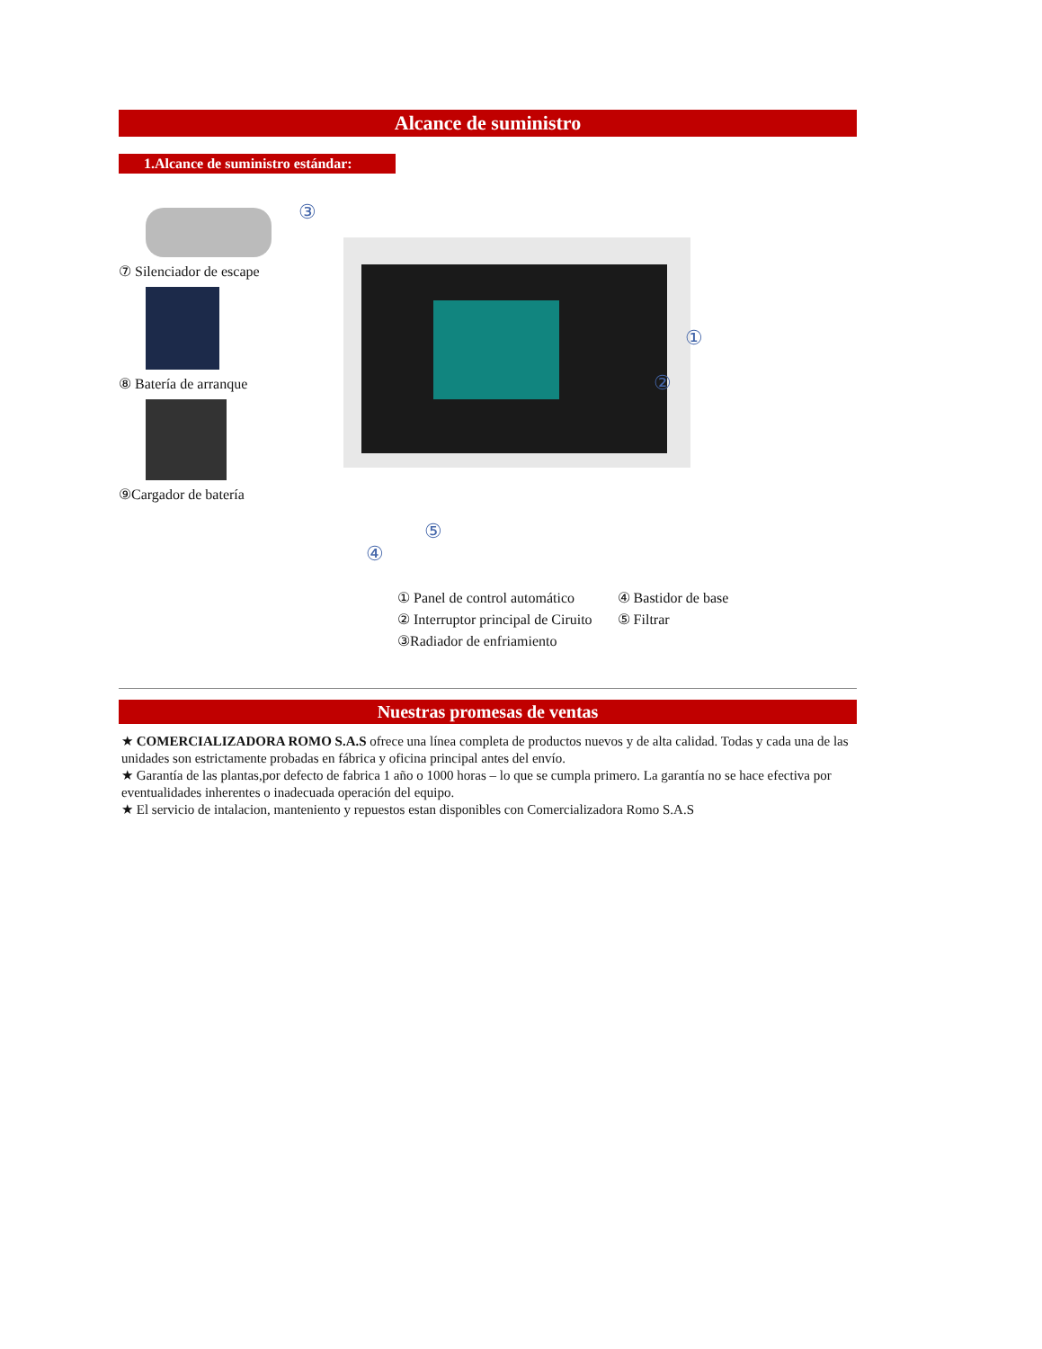Alcance de suministro
1.Alcance de suministro estándar:
⑦ Silenciador de escape
⑧ Batería de arranque
⑨Cargador de batería
③
①
②
④
⑤
① Panel de control automático
② Interruptor principal de Ciruito
③Radiador de enfriamiento
④ Bastidor de base
⑤ Filtrar
Nuestras promesas de ventas
★ COMERCIALIZADORA ROMO S.A.S ofrece una línea completa de productos nuevos y de alta calidad. Todas y cada una de las unidades son estrictamente probadas en fábrica y oficina principal antes del envío.
★ Garantía de las plantas,por defecto de fabrica 1 año o 1000 horas – lo que se cumpla primero. La garantía no se hace efectiva por eventualidades inherentes o inadecuada operación del equipo.
★ El servicio de intalacion, manteniento y repuestos estan disponibles con Comercializadora Romo S.A.S